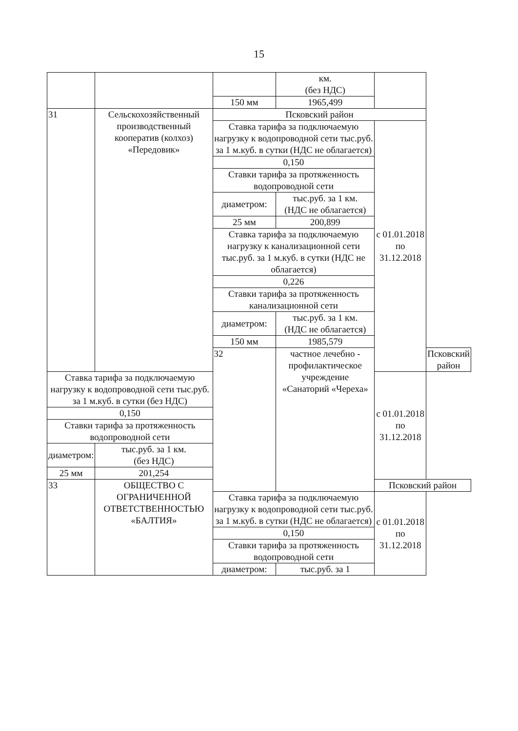15
| | | | км. (без НДС) | | |
| | | 150 мм | 1965,499 | | |
| 31 | Сельскохозяйственный производственный кооператив (колхоз) «Передовик» | Псковский район | | | |
| | | Ставка тарифа за подключаемую нагрузку к водопроводной сети тыс.руб. за 1 м.куб. в сутки (НДС не облагается) | | с 01.01.2018 по 31.12.2018 | |
| | | 0,150 | | | |
| | | Ставки тарифа за протяженность водопроводной сети | | | |
| | | диаметром: | тыс.руб. за 1 км. (НДС не облагается) | | |
| | | 25 мм | 200,899 | | |
| | | Ставка тарифа за подключаемую нагрузку к канализационной сети тыс.руб. за 1 м.куб. в сутки (НДС не облагается) | | | |
| | | 0,226 | | | |
| | | Ставки тарифа за протяженность канализационной сети | | | |
| | | диаметром: | тыс.руб. за 1 км. (НДС не облагается) | | |
| | | 150 мм | 1985,579 | | |
| | | 32 | частное лечебно - профилактическое учреждение «Санаторий «Череха» | | Псковский район |
| Ставка тарифа за подключаемую нагрузку к водопроводной сети тыс.руб. за 1 м.куб. в сутки (без НДС) | | | | с 01.01.2018 по 31.12.2018 | |
| 0,150 | | | | | |
| Ставки тарифа за протяженность водопроводной сети | | | | | |
| диаметром: | тыс.руб. за 1 км. (без НДС) | | | | |
| 25 мм | 201,254 | | | | |
| 33 | ОБЩЕСТВО С ОГРАНИЧЕННОЙ ОТВЕТСТВЕННОСТЬЮ «БАЛТИЯ» | | | Псковский район | |
| | | Ставка тарифа за подключаемую нагрузку к водопроводной сети тыс.руб. за 1 м.куб. в сутки (НДС не облагается) | | с 01.01.2018 по 31.12.2018 | |
| | | 0,150 | | | |
| | | Ставки тарифа за протяженность водопроводной сети | | | |
| | | диаметром: | тыс.руб. за 1 | | |